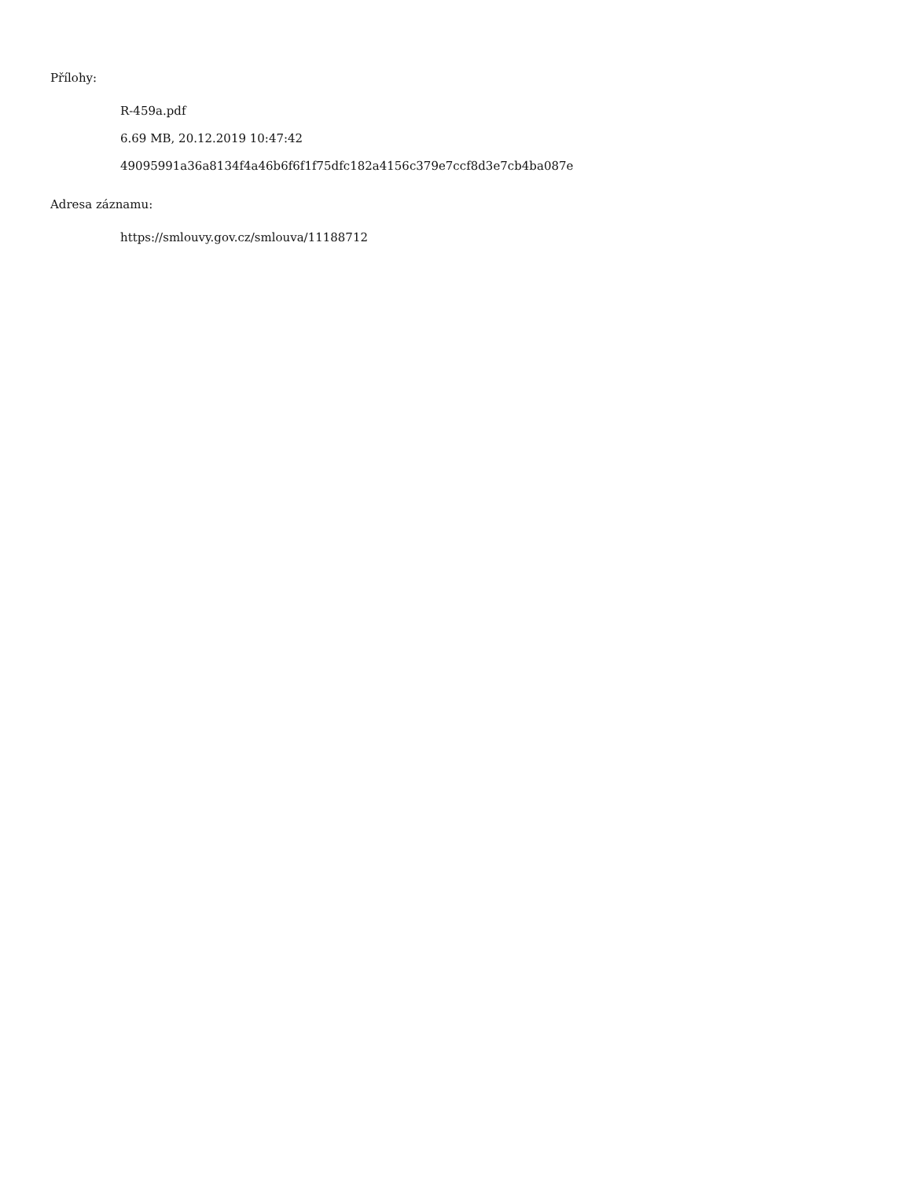Přílohy:
R-459a.pdf
6.69 MB, 20.12.2019 10:47:42
49095991a36a8134f4a46b6f6f1f75dfc182a4156c379e7ccf8d3e7cb4ba087e
Adresa záznamu:
https://smlouvy.gov.cz/smlouva/11188712